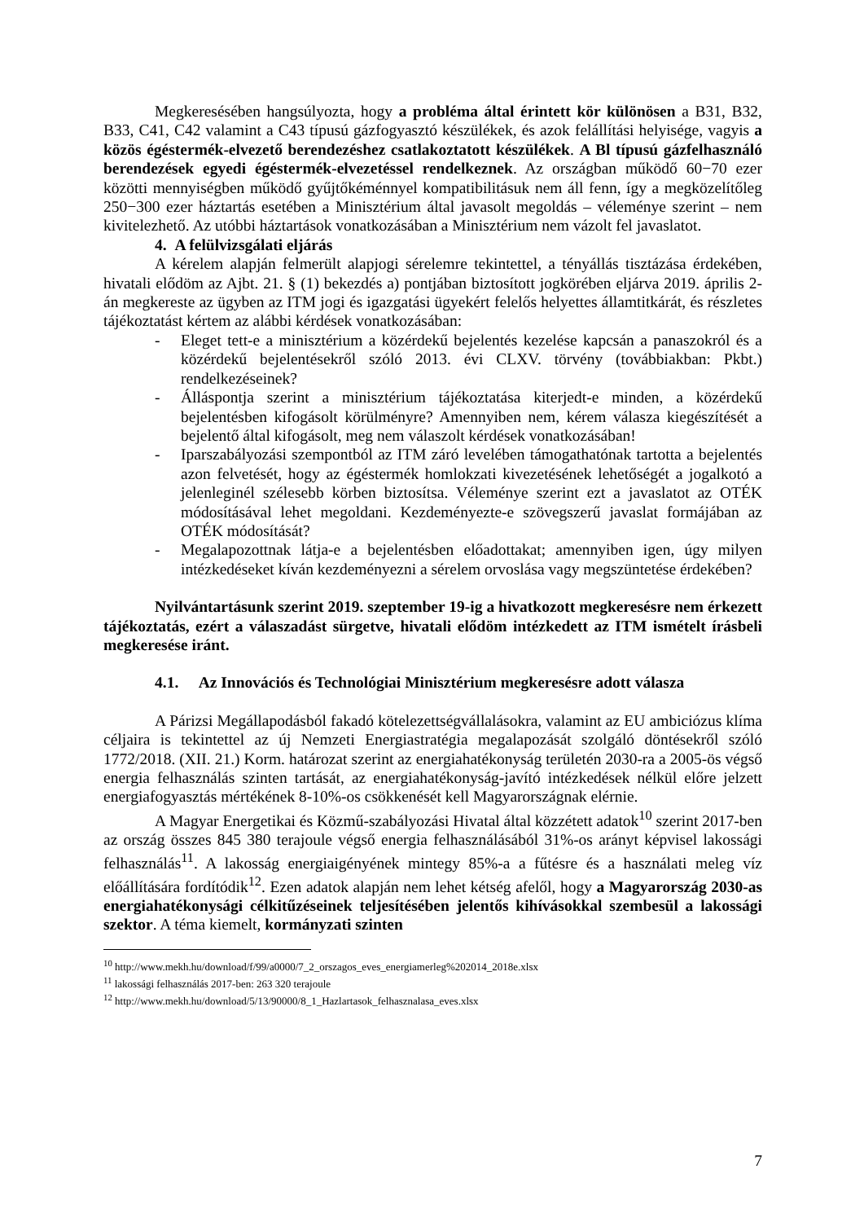Megkeresésében hangsúlyozta, hogy a probléma által érintett kör különösen a B31, B32, B33, C41, C42 valamint a C43 típusú gázfogyasztó készülékek, és azok felállítási helyisége, vagyis a közös égéstermék-elvezető berendezéshez csatlakoztatott készülékek. A Bl típusú gázfelhasználó berendezések egyedi égéstermék-elvezetéssel rendelkeznek. Az országban működő 60−70 ezer közötti mennyiségben működő gyűjtőkéménnyel kompatibilitásuk nem áll fenn, így a megközelítőleg 250−300 ezer háztartás esetében a Minisztérium által javasolt megoldás – véleménye szerint – nem kivitelezhető. Az utóbbi háztartások vonatkozásában a Minisztérium nem vázolt fel javaslatot.
4. A felülvizsgálati eljárás
A kérelem alapján felmerült alapjogi sérelemre tekintettel, a tényállás tisztázása érdekében, hivatali elődöm az Ajbt. 21. § (1) bekezdés a) pontjában biztosított jogkörében eljárva 2019. április 2-án megkereste az ügyben az ITM jogi és igazgatási ügyekért felelős helyettes államtitkárát, és részletes tájékoztatást kértem az alábbi kérdések vonatkozásában:
- Eleget tett-e a minisztérium a közérdekű bejelentés kezelése kapcsán a panaszokról és a közérdekű bejelentésekről szóló 2013. évi CLXV. törvény (továbbiakban: Pkbt.) rendelkezéseinek?
- Álláspontja szerint a minisztérium tájékoztatása kiterjedt-e minden, a közérdekű bejelentésben kifogásolt körülményre? Amennyiben nem, kérem válasza kiegészítését a bejelentő által kifogásolt, meg nem válaszolt kérdések vonatkozásában!
- Iparszabályozási szempontból az ITM záró levelében támogathatónak tartotta a bejelentés azon felvetését, hogy az égéstermék homlokzati kivezetésének lehetőségét a jogalkotó a jelenleginél szélesebb körben biztosítsa. Véleménye szerint ezt a javaslatot az OTÉK módosításával lehet megoldani. Kezdeményezte-e szövegszerű javaslat formájában az OTÉK módosítását?
- Megalapozottnak látja-e a bejelentésben előadottakat; amennyiben igen, úgy milyen intézkedéseket kíván kezdeményezni a sérelem orvoslása vagy megszüntetése érdekében?
Nyilvántartásunk szerint 2019. szeptember 19-ig a hivatkozott megkeresésre nem érkezett tájékoztatás, ezért a válaszadást sürgetve, hivatali elődöm intézkedett az ITM ismételt írásbeli megkeresése iránt.
4.1. Az Innovációs és Technológiai Minisztérium megkeresésre adott válasza
A Párizsi Megállapodásból fakadó kötelezettségvállalásokra, valamint az EU ambiciózus klíma céljaira is tekintettel az új Nemzeti Energiastratégia megalapozását szolgáló döntésekről szóló 1772/2018. (XII. 21.) Korm. határozat szerint az energiahatékonyság területén 2030-ra a 2005-ös végső energia felhasználás szinten tartását, az energiahatékonyság-javító intézkedések nélkül előre jelzett energiafogyasztás mértékének 8-10%-os csökkenését kell Magyarországnak elérnie.
A Magyar Energetikai és Közmű-szabályozási Hivatal által közzétett adatok<sup>10</sup> szerint 2017-ben az ország összes 845 380 terajoule végső energia felhasználásából 31%-os arányt képvisel lakossági felhasználás<sup>11</sup>. A lakosság energiaigényének mintegy 85%-a a fűtésre és a használati meleg víz előállítására fordítódik<sup>12</sup>. Ezen adatok alapján nem lehet kétség afelől, hogy a Magyarország 2030-as energiahatékonysági célkitűzéseinek teljesítésében jelentős kihívásokkal szembesül a lakossági szektor. A téma kiemelt, kormányzati szinten
<sup>10</sup> http://www.mekh.hu/download/f/99/a0000/7_2_orszagos_eves_energiamerleg%202014_2018e.xlsx
<sup>11</sup> lakossági felhasználás 2017-ben: 263 320 terajoule
<sup>12</sup> http://www.mekh.hu/download/5/13/90000/8_1_Hazlartasok_felhasznalasa_eves.xlsx
7